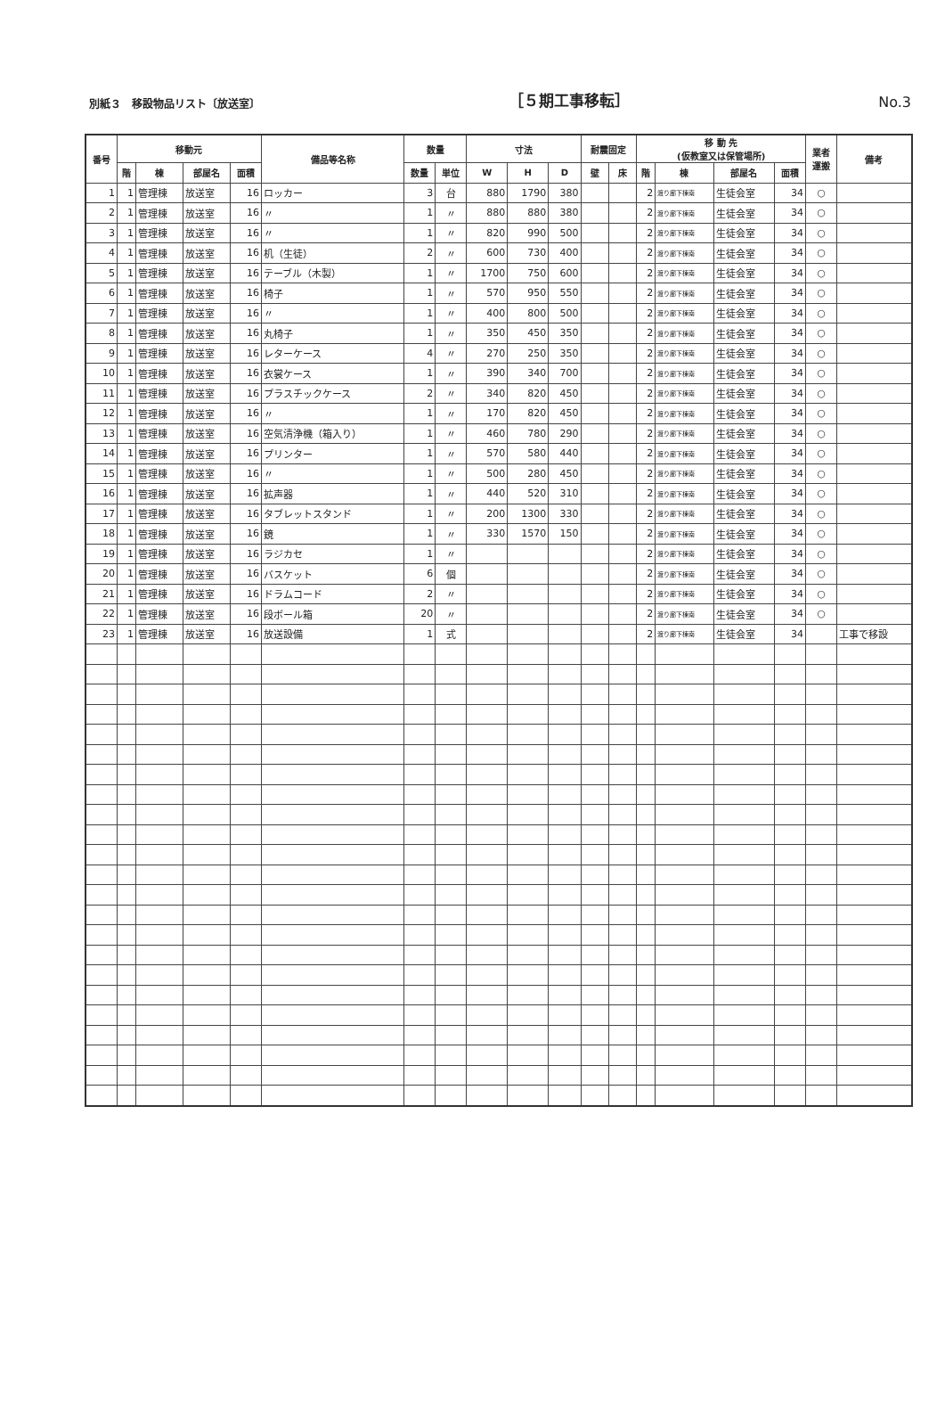別紙３　移設物品リスト〔放送室〕 ［５期工事移転］ No.3
| 番号 | 移動元 | | | | 備品等名称 | 数量 | | 寸法 | | | 耐震固定 | | 移 動 先 (仮教室又は保管場所) | | | | 業者 運搬 | 備考 |
| --- | --- | --- | --- | --- | --- | --- | --- | --- | --- | --- | --- | --- | --- | --- | --- | --- | --- | --- |
| | 階 | 棟 | 部屋名 | 面積 | | 数量 | 単位 | W | H | D | 壁 | 床 | 階 | 棟 | 部屋名 | 面積 | | |
| 1 | 1 | 管理棟 | 放送室 | 16 | ロッカー | 3 | 台 | 880 | 1790 | 380 | | | 2 | 渡り廊下棟南 | 生徒会室 | 34 | ○ | |
| 2 | 1 | 管理棟 | 放送室 | 16 | 〃 | 1 | 〃 | 880 | 880 | 380 | | | 2 | 渡り廊下棟南 | 生徒会室 | 34 | ○ | |
| 3 | 1 | 管理棟 | 放送室 | 16 | 〃 | 1 | 〃 | 820 | 990 | 500 | | | 2 | 渡り廊下棟南 | 生徒会室 | 34 | ○ | |
| 4 | 1 | 管理棟 | 放送室 | 16 | 机（生徒） | 2 | 〃 | 600 | 730 | 400 | | | 2 | 渡り廊下棟南 | 生徒会室 | 34 | ○ | |
| 5 | 1 | 管理棟 | 放送室 | 16 | テーブル（木製） | 1 | 〃 | 1700 | 750 | 600 | | | 2 | 渡り廊下棟南 | 生徒会室 | 34 | ○ | |
| 6 | 1 | 管理棟 | 放送室 | 16 | 椅子 | 1 | 〃 | 570 | 950 | 550 | | | 2 | 渡り廊下棟南 | 生徒会室 | 34 | ○ | |
| 7 | 1 | 管理棟 | 放送室 | 16 | 〃 | 1 | 〃 | 400 | 800 | 500 | | | 2 | 渡り廊下棟南 | 生徒会室 | 34 | ○ | |
| 8 | 1 | 管理棟 | 放送室 | 16 | 丸椅子 | 1 | 〃 | 350 | 450 | 350 | | | 2 | 渡り廊下棟南 | 生徒会室 | 34 | ○ | |
| 9 | 1 | 管理棟 | 放送室 | 16 | レターケース | 4 | 〃 | 270 | 250 | 350 | | | 2 | 渡り廊下棟南 | 生徒会室 | 34 | ○ | |
| 10 | 1 | 管理棟 | 放送室 | 16 | 衣裳ケース | 1 | 〃 | 390 | 340 | 700 | | | 2 | 渡り廊下棟南 | 生徒会室 | 34 | ○ | |
| 11 | 1 | 管理棟 | 放送室 | 16 | プラスチックケース | 2 | 〃 | 340 | 820 | 450 | | | 2 | 渡り廊下棟南 | 生徒会室 | 34 | ○ | |
| 12 | 1 | 管理棟 | 放送室 | 16 | 〃 | 1 | 〃 | 170 | 820 | 450 | | | 2 | 渡り廊下棟南 | 生徒会室 | 34 | ○ | |
| 13 | 1 | 管理棟 | 放送室 | 16 | 空気清浄機（箱入り） | 1 | 〃 | 460 | 780 | 290 | | | 2 | 渡り廊下棟南 | 生徒会室 | 34 | ○ | |
| 14 | 1 | 管理棟 | 放送室 | 16 | プリンター | 1 | 〃 | 570 | 580 | 440 | | | 2 | 渡り廊下棟南 | 生徒会室 | 34 | ○ | |
| 15 | 1 | 管理棟 | 放送室 | 16 | 〃 | 1 | 〃 | 500 | 280 | 450 | | | 2 | 渡り廊下棟南 | 生徒会室 | 34 | ○ | |
| 16 | 1 | 管理棟 | 放送室 | 16 | 拡声器 | 1 | 〃 | 440 | 520 | 310 | | | 2 | 渡り廊下棟南 | 生徒会室 | 34 | ○ | |
| 17 | 1 | 管理棟 | 放送室 | 16 | タブレットスタンド | 1 | 〃 | 200 | 1300 | 330 | | | 2 | 渡り廊下棟南 | 生徒会室 | 34 | ○ | |
| 18 | 1 | 管理棟 | 放送室 | 16 | 鏡 | 1 | 〃 | 330 | 1570 | 150 | | | 2 | 渡り廊下棟南 | 生徒会室 | 34 | ○ | |
| 19 | 1 | 管理棟 | 放送室 | 16 | ラジカセ | 1 | 〃 | | | | | | 2 | 渡り廊下棟南 | 生徒会室 | 34 | ○ | |
| 20 | 1 | 管理棟 | 放送室 | 16 | バスケット | 6 | 個 | | | | | | 2 | 渡り廊下棟南 | 生徒会室 | 34 | ○ | |
| 21 | 1 | 管理棟 | 放送室 | 16 | ドラムコード | 2 | 〃 | | | | | | 2 | 渡り廊下棟南 | 生徒会室 | 34 | ○ | |
| 22 | 1 | 管理棟 | 放送室 | 16 | 段ボール箱 | 20 | 〃 | | | | | | 2 | 渡り廊下棟南 | 生徒会室 | 34 | ○ | |
| 23 | 1 | 管理棟 | 放送室 | 16 | 放送設備 | 1 | 式 | | | | | | 2 | 渡り廊下棟南 | 生徒会室 | 34 | | 工事で移設 |